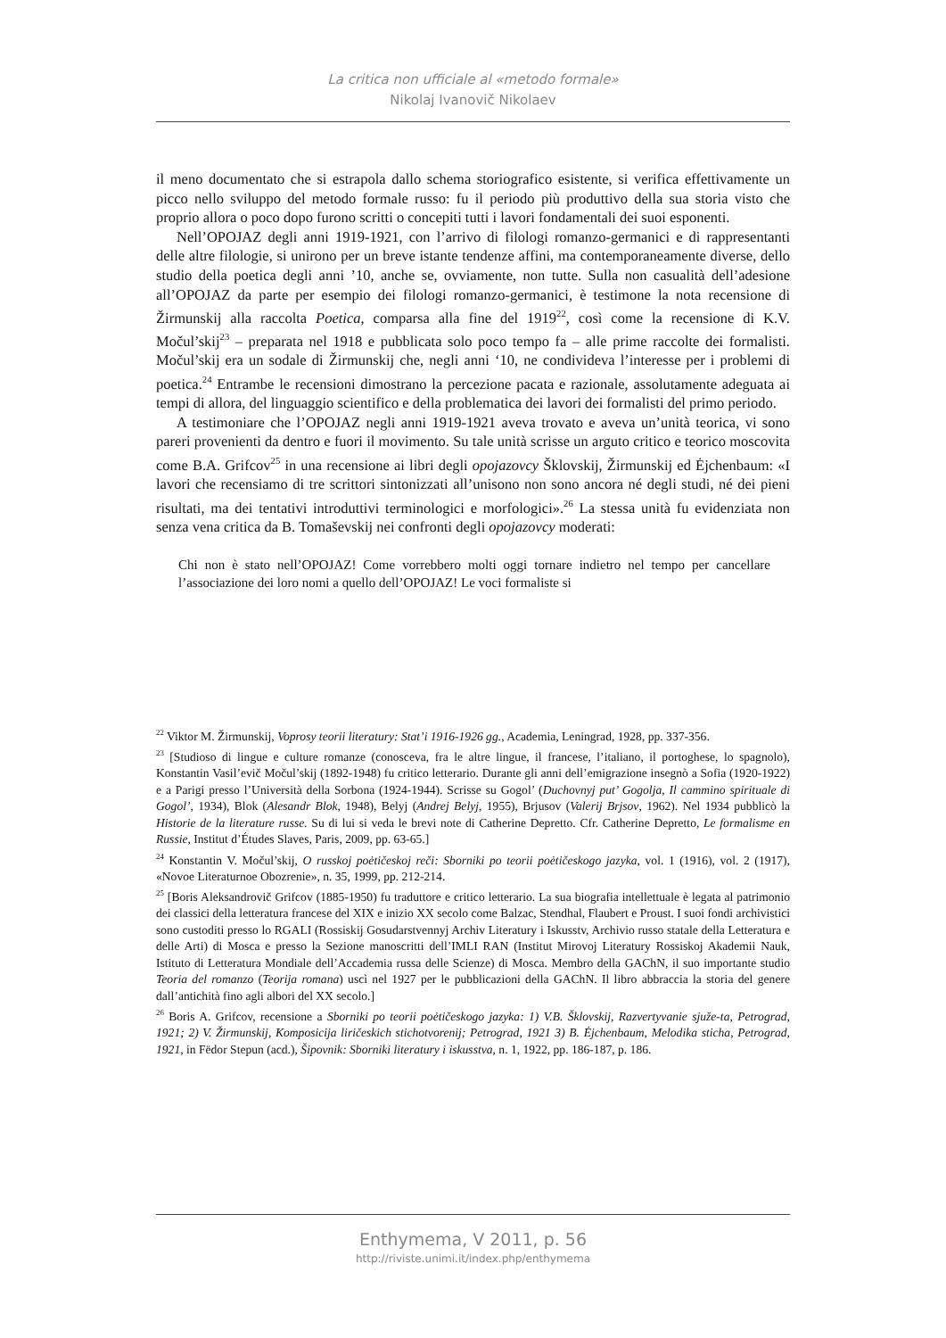La critica non ufficiale al «metodo formale»
Nikolaj Ivanovič Nikolaev
il meno documentato che si estrapola dallo schema storiografico esistente, si verifica effettivamente un picco nello sviluppo del metodo formale russo: fu il periodo più produttivo della sua storia visto che proprio allora o poco dopo furono scritti o concepiti tutti i lavori fondamentali dei suoi esponenti.
Nell’OPOJAZ degli anni 1919-1921, con l’arrivo di filologi romanzo-germanici e di rappresentanti delle altre filologie, si unirono per un breve istante tendenze affini, ma contemporaneamente diverse, dello studio della poetica degli anni ’10, anche se, ovviamente, non tutte. Sulla non casualità dell’adesione all’OPOJAZ da parte per esempio dei filologi romanzo-germanici, è testimone la nota recensione di Žirmunskij alla raccolta Poetica, comparsa alla fine del 1919<sup>22</sup>, così come la recensione di K.V. Močul’skij<sup>23</sup> – preparata nel 1918 e pubblicata solo poco tempo fa – alle prime raccolte dei formalisti. Močul’skij era un sodale di Žirmunskij che, negli anni ‘10, ne condivideva l’interesse per i problemi di poetica.<sup>24</sup> Entrambe le recensioni dimostrano la percezione pacata e razionale, assolutamente adeguata ai tempi di allora, del linguaggio scientifico e della problematica dei lavori dei formalisti del primo periodo.
A testimoniare che l’OPOJAZ negli anni 1919-1921 aveva trovato e aveva un’unità teorica, vi sono pareri provenienti da dentro e fuori il movimento. Su tale unità scrisse un arguto critico e teorico moscovita come B.A. Grifcov<sup>25</sup> in una recensione ai libri degli opojazovcy Šklovskij, Žirmunskij ed Ėjchenbaum: «I lavori che recensiamo di tre scrittori sintonizzati all’unisono non sono ancora né degli studi, né dei pieni risultati, ma dei tentativi introduttivi terminologici e morfologici».<sup>26</sup> La stessa unità fu evidenziata non senza vena critica da B. Tomaševskij nei confronti degli opojazovcy moderati:
Chi non è stato nell’OPOJAZ! Come vorrebbero molti oggi tornare indietro nel tempo per cancellare l’associazione dei loro nomi a quello dell’OPOJAZ! Le voci formaliste si
<sup>22</sup> Viktor M. Žirmunskij, Voprosy teorii literatury: Stat’i 1916-1926 gg., Academia, Leningrad, 1928, pp. 337-356.
<sup>23</sup> [Studioso di lingue e culture romanze (conosceva, fra le altre lingue, il francese, l’italiano, il portoghese, lo spagnolo), Konstantin Vasil’evič Močul’skij (1892-1948) fu critico letterario. Durante gli anni dell’emigrazione insegnò a Sofia (1920-1922) e a Parigi presso l’Università della Sorbona (1924-1944). Scrisse su Gogol’ (Duchovnyj put’ Gogolja, Il cammino spirituale di Gogol’, 1934), Blok (Alesandr Blok, 1948), Belyj (Andrej Belyj, 1955), Brjusov (Valerij Brjsov, 1962). Nel 1934 pubblicò la Historie de la literature russe. Su di lui si veda le brevi note di Catherine Depretto. Cfr. Catherine Depretto, Le formalisme en Russie, Institut d’Études Slaves, Paris, 2009, pp. 63-65.]
<sup>24</sup> Konstantin V. Močul’skij, O russkoj poėtičeskoj reči: Sborniki po teorii poėtičeskogo jazyka, vol. 1 (1916), vol. 2 (1917), «Novoe Literaturnoe Obozrenie», n. 35, 1999, pp. 212-214.
<sup>25</sup> [Boris Aleksandrovič Grifcov (1885-1950) fu traduttore e critico letterario. La sua biografia intellettuale è legata al patrimonio dei classici della letteratura francese del XIX e inizio XX secolo come Balzac, Stendhal, Flaubert e Proust. I suoi fondi archivistici sono custoditi presso lo RGALI (Rossiskij Gosudarstvennyj Archiv Literatury i Iskusstv, Archivio russo statale della Letteratura e delle Arti) di Mosca e presso la Sezione manoscritti dell’IMLI RAN (Institut Mirovoj Literatury Rossiskoj Akademii Nauk, Istituto di Letteratura Mondiale dell’Accademia russa delle Scienze) di Mosca. Membro della GAChN, il suo importante studio Teoria del romanzo (Teorija romana) uscì nel 1927 per le pubblicazioni della GAChN. Il libro abbraccia la storia del genere dall’antichità fino agli albori del XX secolo.]
<sup>26</sup> Boris A. Grifcov, recensione a Sborniki po teorii poėtičeskogo jazyka: 1) V.B. Šklovskij, Razvertyvanie sjuže-ta, Petrograd, 1921; 2) V. Žirmunskij, Komposicija liričeskich stichotvorenij; Petrograd, 1921 3) B. Ėjchenbaum, Melodika sticha, Petrograd, 1921, in Fëdor Stepun (acd.), Šipovnik: Sborniki literatury i iskusstva, n. 1, 1922, pp. 186-187, p. 186.
Enthymema, V 2011, p. 56
http://riviste.unimi.it/index.php/enthymema